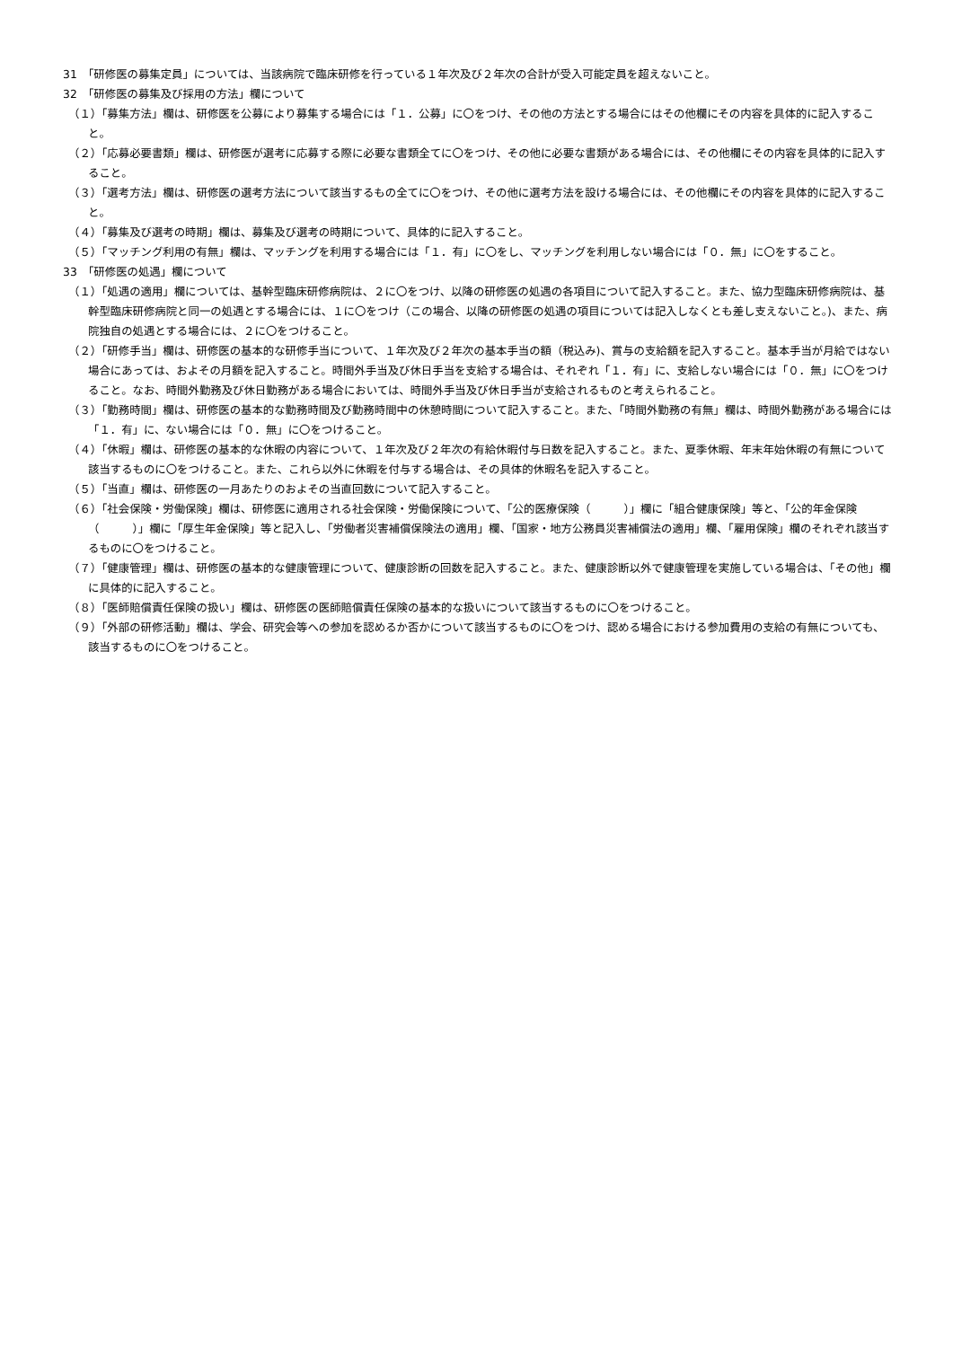31　「研修医の募集定員」については、当該病院で臨床研修を行っている１年次及び２年次の合計が受入可能定員を超えないこと。
32　「研修医の募集及び採用の方法」欄について
（１）「募集方法」欄は、研修医を公募により募集する場合には「１．公募」に〇をつけ、その他の方法とする場合にはその他欄にその内容を具体的に記入すること。
（２）「応募必要書類」欄は、研修医が選考に応募する際に必要な書類全てに〇をつけ、その他に必要な書類がある場合には、その他欄にその内容を具体的に記入すること。
（３）「選考方法」欄は、研修医の選考方法について該当するもの全てに〇をつけ、その他に選考方法を設ける場合には、その他欄にその内容を具体的に記入すること。
（４）「募集及び選考の時期」欄は、募集及び選考の時期について、具体的に記入すること。
（５）「マッチング利用の有無」欄は、マッチングを利用する場合には「１．有」に〇をし、マッチングを利用しない場合には「０．無」に〇をすること。
33　「研修医の処遇」欄について
（１）「処遇の適用」欄については、基幹型臨床研修病院は、２に〇をつけ、以降の研修医の処遇の各項目について記入すること。また、協力型臨床研修病院は、基幹型臨床研修病院と同一の処遇とする場合には、１に〇をつけ（この場合、以降の研修医の処遇の項目については記入しなくとも差し支えないこと。)、また、病院独自の処遇とする場合には、２に〇をつけること。
（２）「研修手当」欄は、研修医の基本的な研修手当について、１年次及び２年次の基本手当の額（税込み)、賞与の支給額を記入すること。基本手当が月給ではない場合にあっては、およその月額を記入すること。時間外手当及び休日手当を支給する場合は、それぞれ「１．有」に、支給しない場合には「０．無」に〇をつけること。なお、時間外勤務及び休日勤務がある場合においては、時間外手当及び休日手当が支給されるものと考えられること。
（３）「勤務時間」欄は、研修医の基本的な勤務時間及び勤務時間中の休憩時間について記入すること。また、「時間外勤務の有無」欄は、時間外勤務がある場合には「１．有」に、ない場合には「０．無」に〇をつけること。
（４）「休暇」欄は、研修医の基本的な休暇の内容について、１年次及び２年次の有給休暇付与日数を記入すること。また、夏季休暇、年末年始休暇の有無について該当するものに〇をつけること。また、これら以外に休暇を付与する場合は、その具体的休暇名を記入すること。
（５）「当直」欄は、研修医の一月あたりのおよその当直回数について記入すること。
（６）「社会保険・労働保険」欄は、研修医に適用される社会保険・労働保険について、「公的医療保険（　　　）」欄に「組合健康保険」等と、「公的年金保険（　　　）」欄に「厚生年金保険」等と記入し、「労働者災害補償保険法の適用」欄、「国家・地方公務員災害補償法の適用」欄、「雇用保険」欄のそれぞれ該当するものに〇をつけること。
（７）「健康管理」欄は、研修医の基本的な健康管理について、健康診断の回数を記入すること。また、健康診断以外で健康管理を実施している場合は、「その他」欄に具体的に記入すること。
（８）「医師賠償責任保険の扱い」欄は、研修医の医師賠償責任保険の基本的な扱いについて該当するものに〇をつけること。
（９）「外部の研修活動」欄は、学会、研究会等への参加を認めるか否かについて該当するものに〇をつけ、認める場合における参加費用の支給の有無についても、該当するものに〇をつけること。